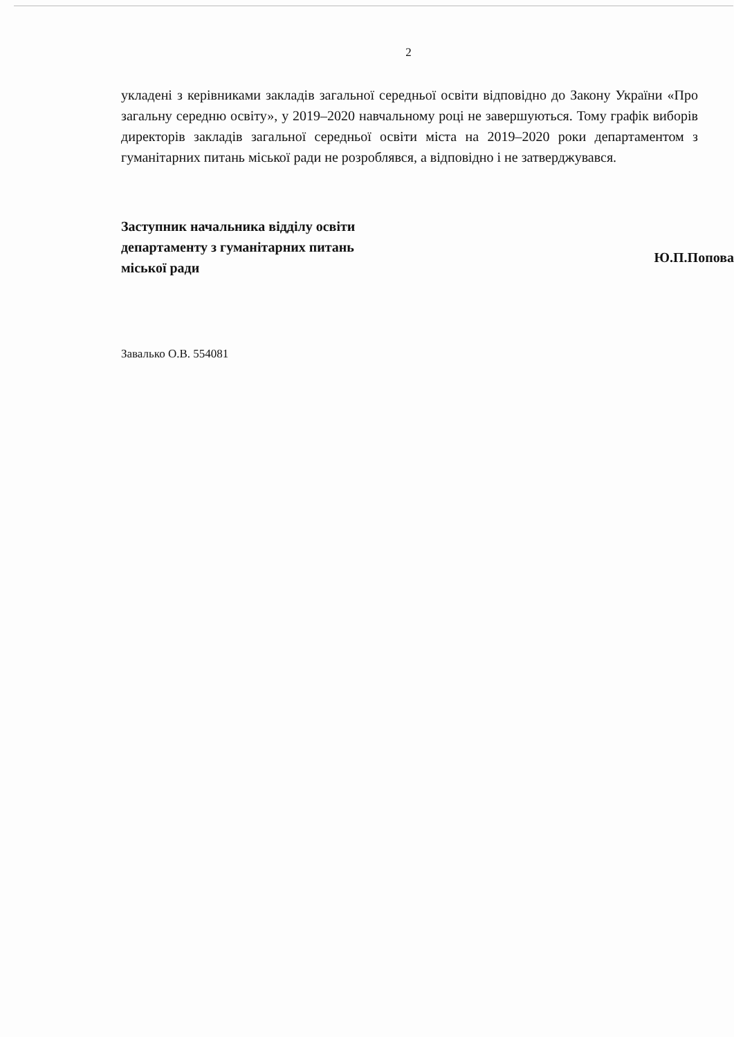2
укладені з керівниками закладів загальної середньої освіти відповідно до Закону України «Про загальну середню освіту», у 2019–2020 навчальному році не завершуються. Тому графік виборів директорів закладів загальної середньої освіти міста на 2019–2020 роки департаментом з гуманітарних питань міської ради не розроблявся, а відповідно і не затверджувався.
Заступник начальника відділу освіти департаменту з гуманітарних питань міської ради
Ю.П.Попова
Завалько О.В. 554081